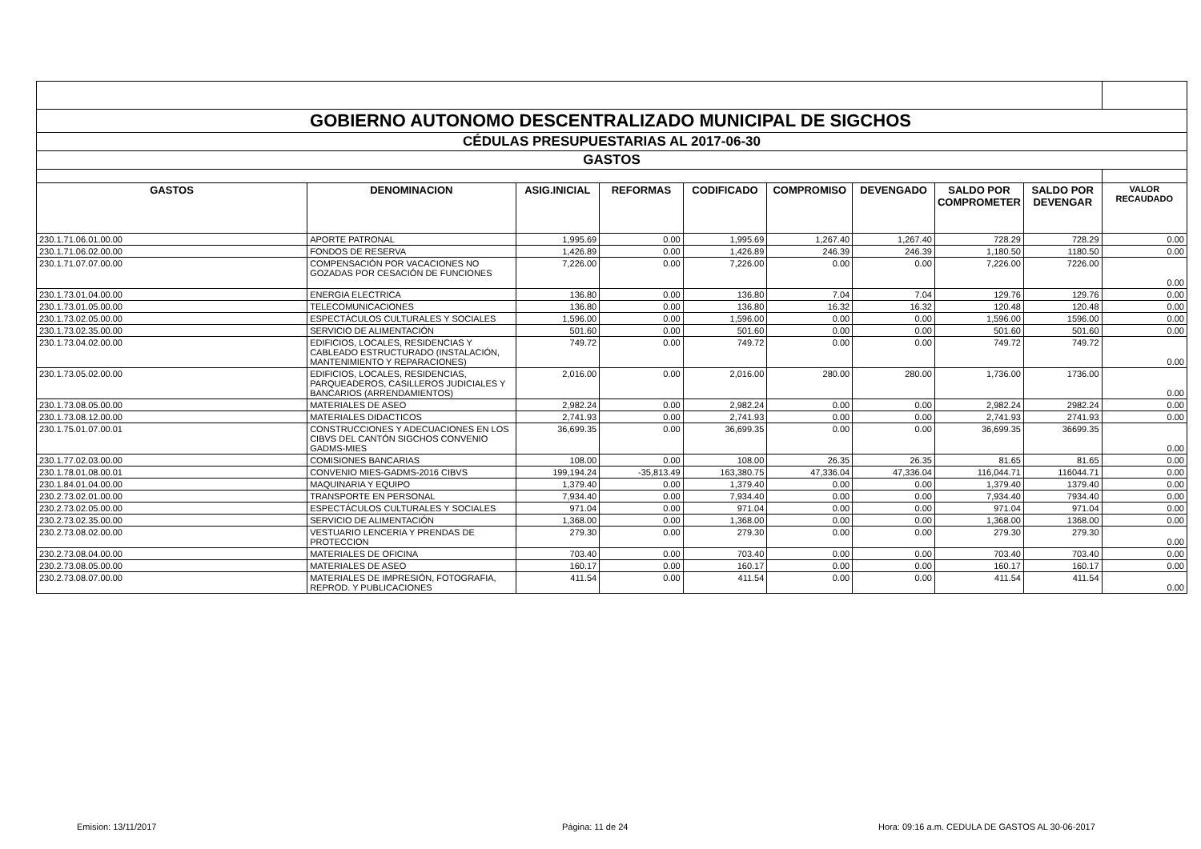| GOBIERNO AUTONOMO DESCENTRALIZADO MUNICIPAL DE SIGCHOS | | | | | | | | | |
| CÉDULAS PRESUPUESTARIAS AL 2017-06-30 | | | | | | | | | |
| GASTOS | | | | | | | | | |
| GASTOS | DENOMINACION | ASIG.INICIAL | REFORMAS | CODIFICADO | COMPROMISO | DEVENGADO | SALDO POR COMPROMETER | SALDO POR DEVENGAR | VALOR RECAUDADO |
| 230.1.71.06.01.00.00 | APORTE PATRONAL | 1,995.69 | 0.00 | 1,995.69 | 1,267.40 | 1,267.40 | 728.29 | 728.29 | 0.00 |
| 230.1.71.06.02.00.00 | FONDOS DE RESERVA | 1,426.89 | 0.00 | 1,426.89 | 246.39 | 246.39 | 1,180.50 | 1180.50 | 0.00 |
| 230.1.71.07.07.00.00 | COMPENSACIÓN POR VACACIONES NO GOZADAS POR CESACIÓN DE FUNCIONES | 7,226.00 | 0.00 | 7,226.00 | 0.00 | 0.00 | 7,226.00 | 7226.00 | 0.00 |
| 230.1.73.01.04.00.00 | ENERGIA ELECTRICA | 136.80 | 0.00 | 136.80 | 7.04 | 7.04 | 129.76 | 129.76 | 0.00 |
| 230.1.73.01.05.00.00 | TELECOMUNICACIONES | 136.80 | 0.00 | 136.80 | 16.32 | 16.32 | 120.48 | 120.48 | 0.00 |
| 230.1.73.02.05.00.00 | ESPECTÁCULOS CULTURALES Y SOCIALES | 1,596.00 | 0.00 | 1,596.00 | 0.00 | 0.00 | 1,596.00 | 1596.00 | 0.00 |
| 230.1.73.02.35.00.00 | SERVICIO DE ALIMENTACIÓN | 501.60 | 0.00 | 501.60 | 0.00 | 0.00 | 501.60 | 501.60 | 0.00 |
| 230.1.73.04.02.00.00 | EDIFICIOS, LOCALES, RESIDENCIAS Y CABLEADO ESTRUCTURADO (INSTALACIÓN, MANTENIMIENTO Y REPARACIONES) | 749.72 | 0.00 | 749.72 | 0.00 | 0.00 | 749.72 | 749.72 | 0.00 |
| 230.1.73.05.02.00.00 | EDIFICIOS, LOCALES, RESIDENCIAS, PARQUEADEROS, CASILLEROS JUDICIALES Y BANCARIOS (ARRENDAMIENTOS) | 2,016.00 | 0.00 | 2,016.00 | 280.00 | 280.00 | 1,736.00 | 1736.00 | 0.00 |
| 230.1.73.08.05.00.00 | MATERIALES DE ASEO | 2,982.24 | 0.00 | 2,982.24 | 0.00 | 0.00 | 2,982.24 | 2982.24 | 0.00 |
| 230.1.73.08.12.00.00 | MATERIALES DIDACTICOS | 2,741.93 | 0.00 | 2,741.93 | 0.00 | 0.00 | 2,741.93 | 2741.93 | 0.00 |
| 230.1.75.01.07.00.01 | CONSTRUCCIONES Y ADECUACIONES EN LOS CIBVS DEL CANTÓN SIGCHOS CONVENIO GADMS-MIES | 36,699.35 | 0.00 | 36,699.35 | 0.00 | 0.00 | 36,699.35 | 36699.35 | 0.00 |
| 230.1.77.02.03.00.00 | COMISIONES BANCARIAS | 108.00 | 0.00 | 108.00 | 26.35 | 26.35 | 81.65 | 81.65 | 0.00 |
| 230.1.78.01.08.00.01 | CONVENIO MIES-GADMS-2016 CIBVS | 199,194.24 | -35,813.49 | 163,380.75 | 47,336.04 | 47,336.04 | 116,044.71 | 116044.71 | 0.00 |
| 230.1.84.01.04.00.00 | MAQUINARIA Y EQUIPO | 1,379.40 | 0.00 | 1,379.40 | 0.00 | 0.00 | 1,379.40 | 1379.40 | 0.00 |
| 230.2.73.02.01.00.00 | TRANSPORTE EN PERSONAL | 7,934.40 | 0.00 | 7,934.40 | 0.00 | 0.00 | 7,934.40 | 7934.40 | 0.00 |
| 230.2.73.02.05.00.00 | ESPECTÁCULOS CULTURALES Y SOCIALES | 971.04 | 0.00 | 971.04 | 0.00 | 0.00 | 971.04 | 971.04 | 0.00 |
| 230.2.73.02.35.00.00 | SERVICIO DE ALIMENTACIÓN | 1,368.00 | 0.00 | 1,368.00 | 0.00 | 0.00 | 1,368.00 | 1368.00 | 0.00 |
| 230.2.73.08.02.00.00 | VESTUARIO LENCERIA Y PRENDAS DE PROTECCION | 279.30 | 0.00 | 279.30 | 0.00 | 0.00 | 279.30 | 279.30 | 0.00 |
| 230.2.73.08.04.00.00 | MATERIALES DE OFICINA | 703.40 | 0.00 | 703.40 | 0.00 | 0.00 | 703.40 | 703.40 | 0.00 |
| 230.2.73.08.05.00.00 | MATERIALES DE ASEO | 160.17 | 0.00 | 160.17 | 0.00 | 0.00 | 160.17 | 160.17 | 0.00 |
| 230.2.73.08.07.00.00 | MATERIALES DE IMPRESIÓN, FOTOGRAFIA, REPROD. Y PUBLICACIONES | 411.54 | 0.00 | 411.54 | 0.00 | 0.00 | 411.54 | 411.54 | 0.00 |
Emision: 13/11/2017 Página: 11 de 24 Hora: 09:16 a.m. CEDULA DE GASTOS AL 30-06-2017